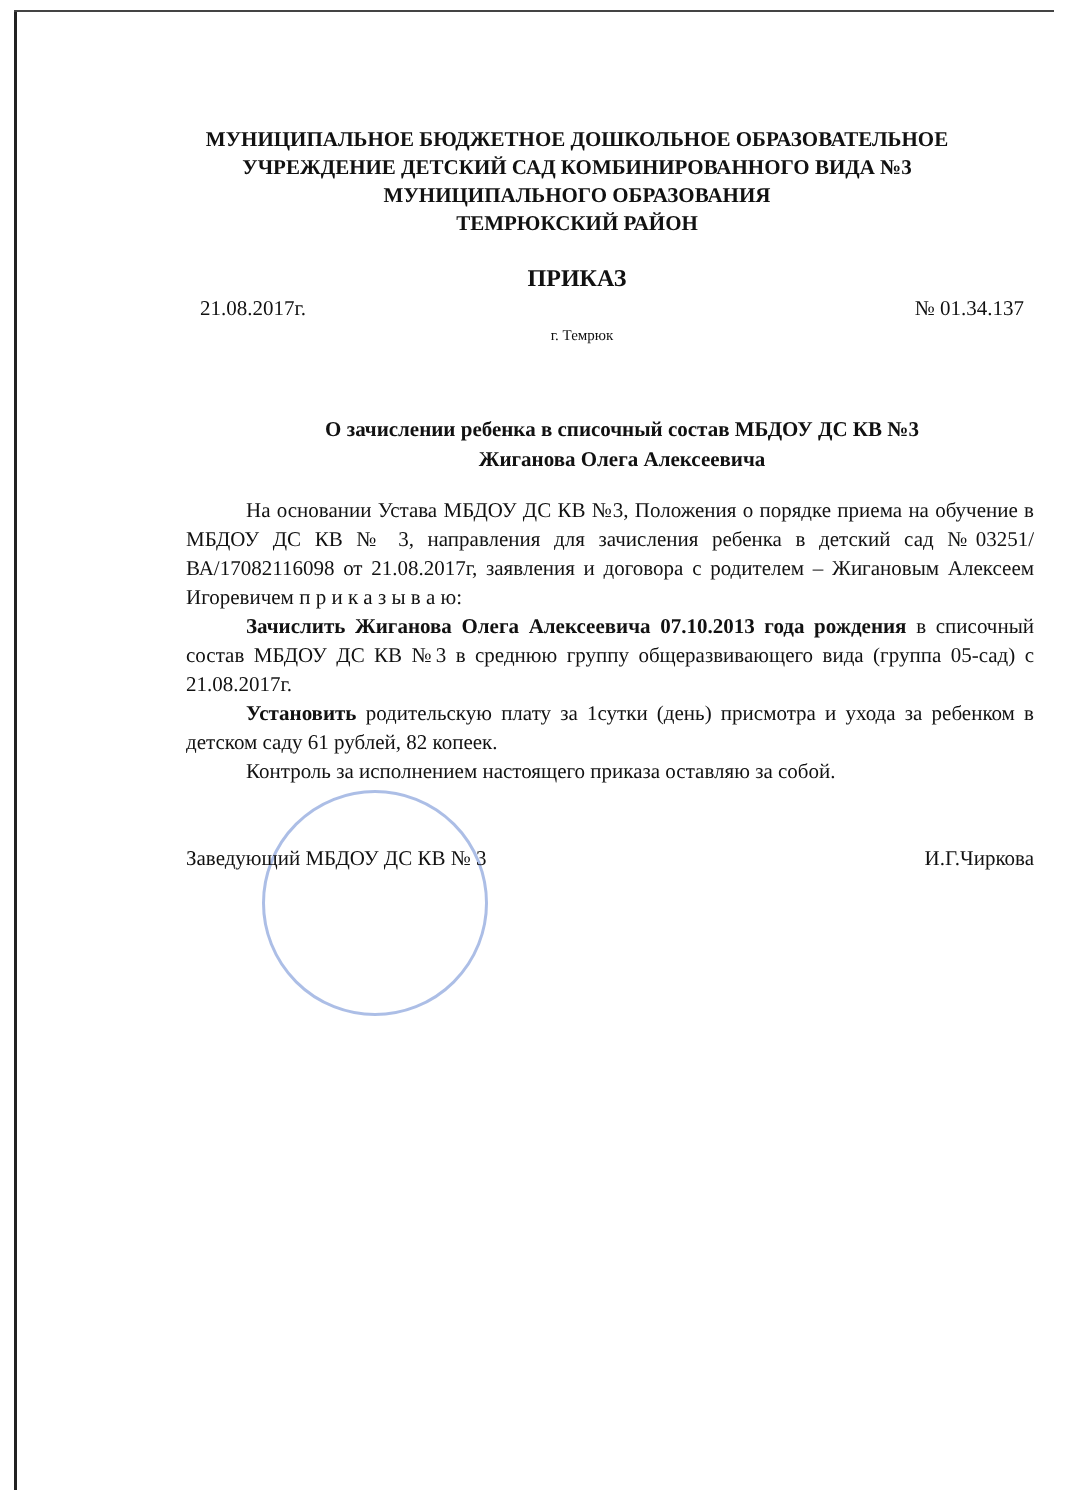МУНИЦИПАЛЬНОЕ БЮДЖЕТНОЕ ДОШКОЛЬНОЕ ОБРАЗОВАТЕЛЬНОЕ
УЧРЕЖДЕНИЕ ДЕТСКИЙ САД КОМБИНИРОВАННОГО ВИДА №3
МУНИЦИПАЛЬНОГО ОБРАЗОВАНИЯ
ТЕМРЮКСКИЙ РАЙОН
ПРИКАЗ
21.08.2017г. № 01.34.137
г. Темрюк
О зачислении ребенка в списочный состав МБДОУ ДС КВ №3
Жиганова Олега Алексеевича
На основании Устава МБДОУ ДС КВ №3, Положения о порядке приема на обучение в МБДОУ ДС КВ № 3, направления для зачисления ребенка в детский сад №03251/ВА/17082116098 от 21.08.2017г, заявления и договора с родителем – Жигановым Алексеем Игоревичем п р и к а з ы в а ю:
Зачислить Жиганова Олега Алексеевича 07.10.2013 года рождения в списочный состав МБДОУ ДС КВ №3 в среднюю группу общеразвивающего вида (группа 05-сад) с 21.08.2017г.
Установить родительскую плату за 1сутки (день) присмотра и ухода за ребенком в детском саду 61 рублей, 82 копеек.
Контроль за исполнением настоящего приказа оставляю за собой.
Заведующий МБДОУ ДС КВ № 3 И.Г.Чиркова